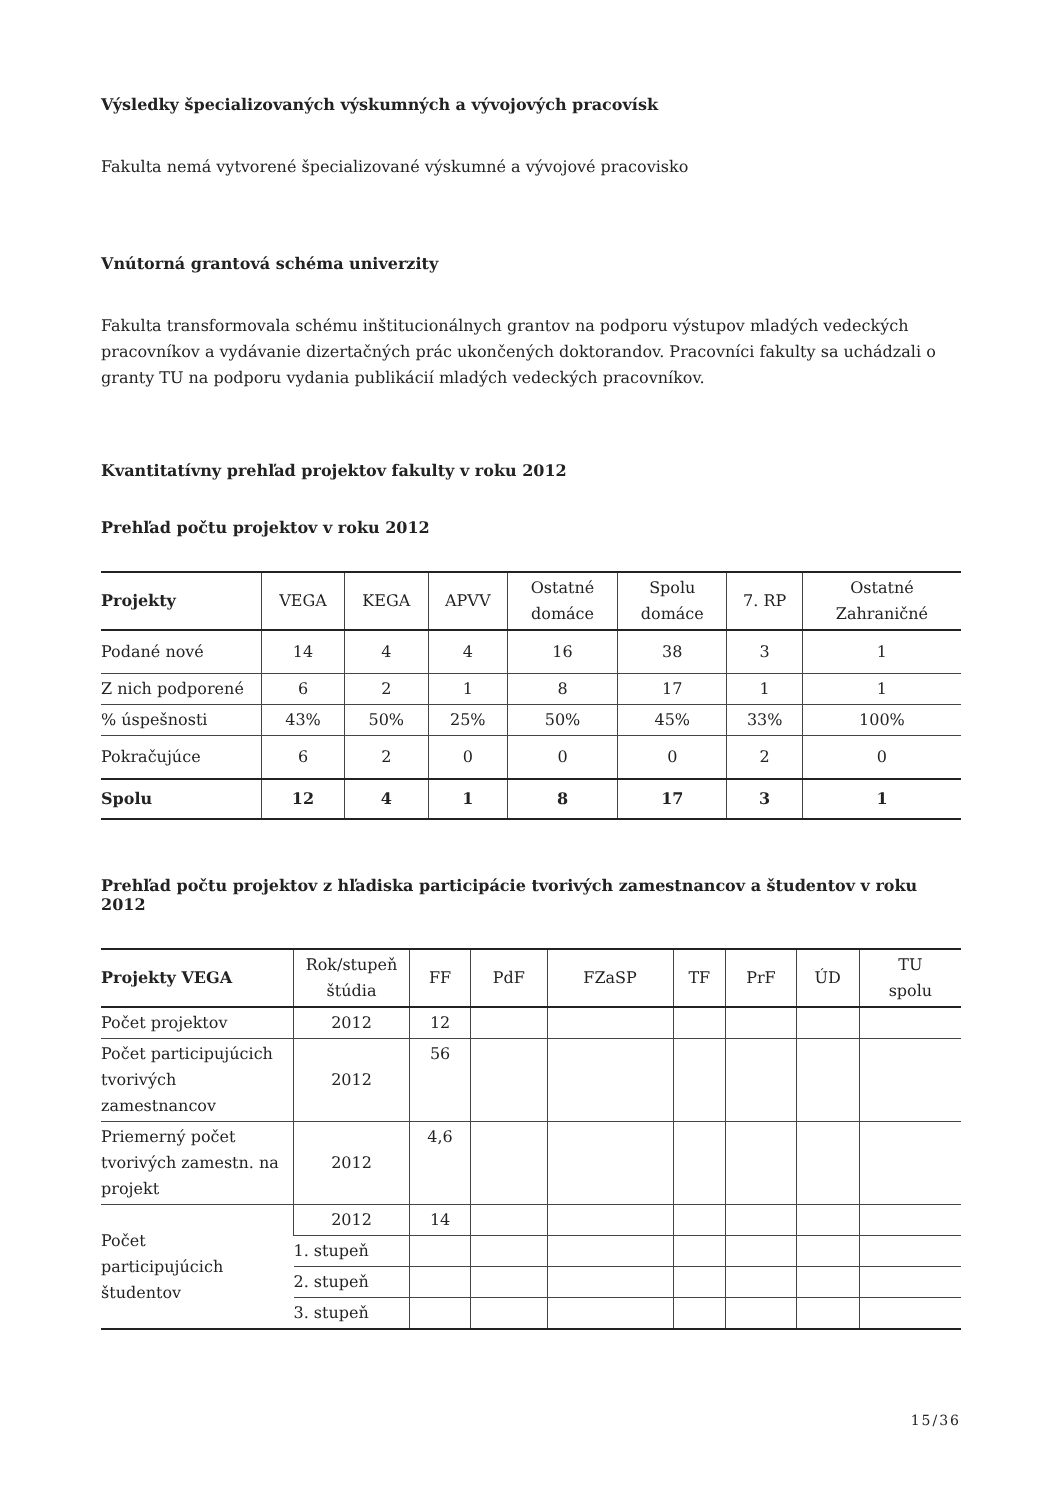Výsledky špecializovaných výskumných a vývojových pracovísk
Fakulta nemá vytvorené špecializované výskumné a vývojové pracovisko
Vnútorná grantová schéma univerzity
Fakulta transformovala schému inštitucionálnych grantov na podporu výstupov mladých vedeckých pracovníkov a vydávanie dizertačných prác ukončených doktorandov. Pracovníci fakulty sa uchádzali o granty TU na podporu vydania publikácií mladých vedeckých pracovníkov.
Kvantitatívny prehľad projektov fakulty v roku 2012
Prehľad počtu projektov v roku 2012
| Projekty | VEGA | KEGA | APVV | Ostatné domáce | Spolu domáce | 7. RP | Ostatné Zahraničné |
| --- | --- | --- | --- | --- | --- | --- | --- |
| Podané nové | 14 | 4 | 4 | 16 | 38 | 3 | 1 |
| Z nich podporené | 6 | 2 | 1 | 8 | 17 | 1 | 1 |
| % úspešnosti | 43% | 50% | 25% | 50% | 45% | 33% | 100% |
| Pokračujúce | 6 | 2 | 0 | 0 | 0 | 2 | 0 |
| Spolu | 12 | 4 | 1 | 8 | 17 | 3 | 1 |
Prehľad počtu projektov z hľadiska participácie tvorivých zamestnancov a študentov v roku 2012
| Projekty VEGA | Rok/stupeň štúdia | FF | PdF | FZaSP | TF | PrF | ÚD | TU spolu |
| --- | --- | --- | --- | --- | --- | --- | --- | --- |
| Počet projektov | 2012 | 12 | | | | | | |
| Počet participujúcich tvorivých zamestnancov | 2012 | 56 | | | | | | |
| Priemerný počet tvorivých zamestn. na projekt | 2012 | 4,6 | | | | | | |
| Počet participujúcich študentov | 2012 | 14 | | | | | | |
| | 1. stupeň | | | | | | | |
| | 2. stupeň | | | | | | | |
| | 3. stupeň | | | | | | | |
15/36